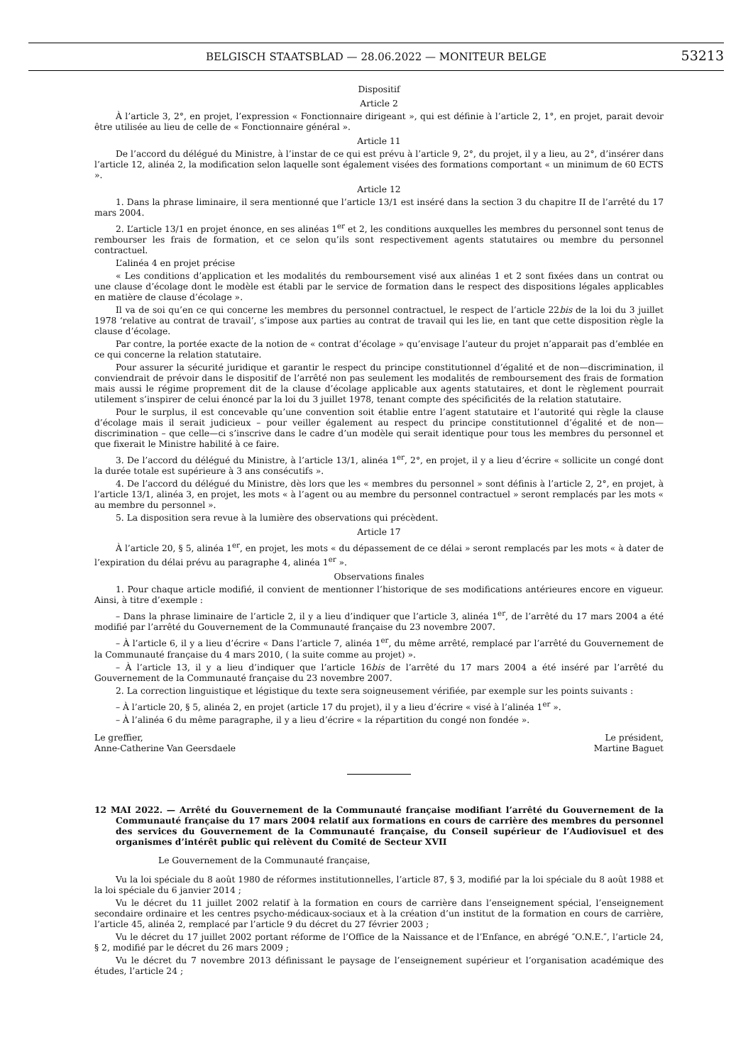BELGISCH STAATSBLAD — 28.06.2022 — MONITEUR BELGE
53213
Dispositif
Article 2
À l’article 3, 2°, en projet, l’expression « Fonctionnaire dirigeant », qui est définie à l’article 2, 1°, en projet, parait devoir être utilisée au lieu de celle de « Fonctionnaire général ».
Article 11
De l’accord du délégué du Ministre, à l’instar de ce qui est prévu à l’article 9, 2°, du projet, il y a lieu, au 2°, d’insérer dans l’article 12, alinéa 2, la modification selon laquelle sont également visées des formations comportant « un minimum de 60 ECTS ».
Article 12
1. Dans la phrase liminaire, il sera mentionné que l’article 13/1 est inséré dans la section 3 du chapitre II de l’arrêté du 17 mars 2004.
2. L’article 13/1 en projet énonce, en ses alinéas 1<sup>er</sup> et 2, les conditions auxquelles les membres du personnel sont tenus de rembourser les frais de formation, et ce selon qu’ils sont respectivement agents statutaires ou membre du personnel contractuel.
L’alinéa 4 en projet précise
« Les conditions d’application et les modalités du remboursement visé aux alinéas 1 et 2 sont fixées dans un contrat ou une clause d’écolage dont le modèle est établi par le service de formation dans le respect des dispositions légales applicables en matière de clause d’écolage ».
Il va de soi qu’en ce qui concerne les membres du personnel contractuel, le respect de l’article 22bis de la loi du 3 juillet 1978 ‘relative au contrat de travail’, s’impose aux parties au contrat de travail qui les lie, en tant que cette disposition règle la clause d’écolage.
Par contre, la portée exacte de la notion de « contrat d’écolage » qu’envisage l’auteur du projet n’apparait pas d’emblée en ce qui concerne la relation statutaire.
Pour assurer la sécurité juridique et garantir le respect du principe constitutionnel d’égalité et de non—discrimination, il conviendrait de prévoir dans le dispositif de l’arrêté non pas seulement les modalités de remboursement des frais de formation mais aussi le régime proprement dit de la clause d’écolage applicable aux agents statutaires, et dont le règlement pourrait utilement s’inspirer de celui énoncé par la loi du 3 juillet 1978, tenant compte des spécificités de la relation statutaire.
Pour le surplus, il est concevable qu’une convention soit établie entre l’agent statutaire et l’autorité qui règle la clause d’écolage mais il serait judicieux – pour veiller également au respect du principe constitutionnel d’égalité et de non—discrimination – que celle—ci s’inscrive dans le cadre d’un modèle qui serait identique pour tous les membres du personnel et que fixerait le Ministre habilité à ce faire.
3. De l’accord du délégué du Ministre, à l’article 13/1, alinéa 1<sup>er</sup>, 2°, en projet, il y a lieu d’écrire « sollicite un congé dont la durée totale est supérieure à 3 ans consécutifs ».
4. De l’accord du délégué du Ministre, dès lors que les « membres du personnel » sont définis à l’article 2, 2°, en projet, à l’article 13/1, alinéa 3, en projet, les mots « à l’agent ou au membre du personnel contractuel » seront remplacés par les mots « au membre du personnel ».
5. La disposition sera revue à la lumière des observations qui précèdent.
Article 17
À l’article 20, § 5, alinéa 1<sup>er</sup>, en projet, les mots « du dépassement de ce délai » seront remplacés par les mots « à dater de l’expiration du délai prévu au paragraphe 4, alinéa 1<sup>er</sup> ».
Observations finales
1. Pour chaque article modifié, il convient de mentionner l’historique de ses modifications antérieures encore en vigueur. Ainsi, à titre d’exemple :
– Dans la phrase liminaire de l’article 2, il y a lieu d’indiquer que l’article 3, alinéa 1<sup>er</sup>, de l’arrêté du 17 mars 2004 a été modifié par l’arrêté du Gouvernement de la Communauté française du 23 novembre 2007.
– À l’article 6, il y a lieu d’écrire « Dans l’article 7, alinéa 1<sup>er</sup>, du même arrêté, remplacé par l’arrêté du Gouvernement de la Communauté française du 4 mars 2010, ( la suite comme au projet) ».
– À l’article 13, il y a lieu d’indiquer que l’article 16bis de l’arrêté du 17 mars 2004 a été inséré par l’arrêté du Gouvernement de la Communauté française du 23 novembre 2007.
2. La correction linguistique et légistique du texte sera soigneusement vérifiée, par exemple sur les points suivants :
– À l’article 20, § 5, alinéa 2, en projet (article 17 du projet), il y a lieu d’écrire « visé à l’alinéa 1<sup>er</sup> ».
– À l’alinéa 6 du même paragraphe, il y a lieu d’écrire « la répartition du congé non fondée ».
Le greffier,
Anne-Catherine Van Geersdaele
Le président,
Martine Baguet
12 MAI 2022. — Arrêté du Gouvernement de la Communauté française modifiant l’arrêté du Gouvernement de la Communauté française du 17 mars 2004 relatif aux formations en cours de carrière des membres du personnel des services du Gouvernement de la Communauté française, du Conseil supérieur de l’Audiovisuel et des organismes d’intérêt public qui relèvent du Comité de Secteur XVII
Le Gouvernement de la Communauté française,
Vu la loi spéciale du 8 août 1980 de réformes institutionnelles, l’article 87, § 3, modifié par la loi spéciale du 8 août 1988 et la loi spéciale du 6 janvier 2014 ;
Vu le décret du 11 juillet 2002 relatif à la formation en cours de carrière dans l’enseignement spécial, l’enseignement secondaire ordinaire et les centres psycho-médicaux-sociaux et à la création d’un institut de la formation en cours de carrière, l’article 45, alinéa 2, remplacé par l’article 9 du décret du 27 février 2003 ;
Vu le décret du 17 juillet 2002 portant réforme de l’Office de la Naissance et de l’Enfance, en abrégé ″O.N.E.″, l’article 24, § 2, modifié par le décret du 26 mars 2009 ;
Vu le décret du 7 novembre 2013 définissant le paysage de l’enseignement supérieur et l’organisation académique des études, l’article 24 ;